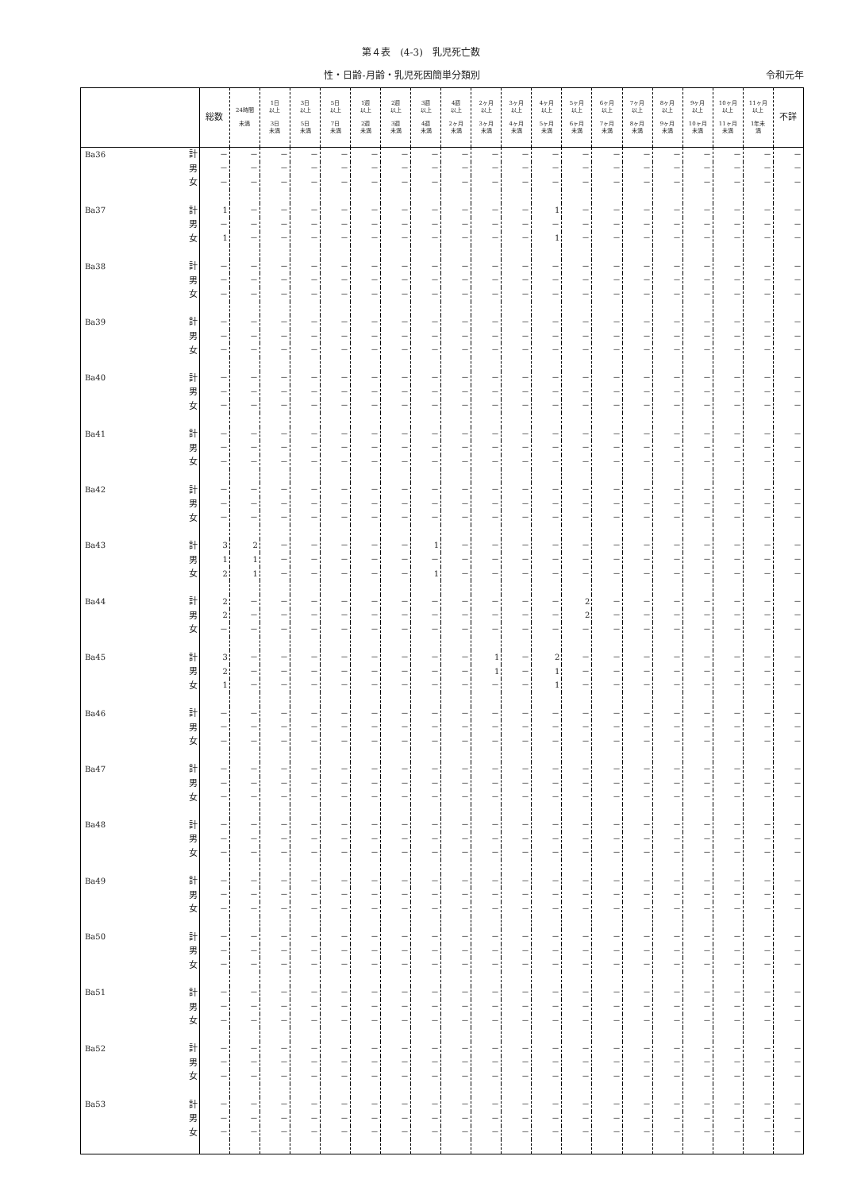第４表　(4-3)　乳児死亡数
性・日齢-月齢・乳児死因簡単分類別 令和元年
| | | 総数 | 24時間 未満 | 1日 以上 3日 未満 | 3日 以上 5日 未満 | 5日 以上 7日 未満 | 1週 以上 2週 未満 | 2週 以上 3週 未満 | 3週 以上 4週 未満 | 4週 以上 2ヶ月 未満 | 2ヶ月 以上 3ヶ月 未満 | 3ヶ月 以上 4ヶ月 未満 | 4ヶ月 以上 5ヶ月 未満 | 5ヶ月 以上 6ヶ月 未満 | 6ヶ月 以上 7ヶ月 未満 | 7ヶ月 以上 8ヶ月 未満 | 8ヶ月 以上 9ヶ月 未満 | 9ヶ月 以上 10ヶ月 未満 | 10ヶ月 以上 11ヶ月 未満 | 11ヶ月 以上 1年未 満 | 不詳 |
| --- | --- | --- | --- | --- | --- | --- | --- | --- | --- | --- | --- | --- | --- | --- | --- | --- | --- | --- | --- | --- | --- |
| Ba36 | 計 | － | － | － | － | － | － | － | － | － | － | － | － | － | － | － | － | － | － | － | － |
| | 男 | － | － | － | － | － | － | － | － | － | － | － | － | － | － | － | － | － | － | － | － |
| | 女 | － | － | － | － | － | － | － | － | － | － | － | － | － | － | － | － | － | － | － | － |
| Ba37 | 計 | 1 | － | － | － | － | － | － | － | － | － | － | 1 | － | － | － | － | － | － | － | － |
| | 男 | － | － | － | － | － | － | － | － | － | － | － | － | － | － | － | － | － | － | － | － |
| | 女 | 1 | － | － | － | － | － | － | － | － | － | － | 1 | － | － | － | － | － | － | － | － |
| Ba38 | 計 | － | － | － | － | － | － | － | － | － | － | － | － | － | － | － | － | － | － | － | － |
| | 男 | － | － | － | － | － | － | － | － | － | － | － | － | － | － | － | － | － | － | － | － |
| | 女 | － | － | － | － | － | － | － | － | － | － | － | － | － | － | － | － | － | － | － | － |
| Ba39 | 計 | － | － | － | － | － | － | － | － | － | － | － | － | － | － | － | － | － | － | － | － |
| | 男 | － | － | － | － | － | － | － | － | － | － | － | － | － | － | － | － | － | － | － | － |
| | 女 | － | － | － | － | － | － | － | － | － | － | － | － | － | － | － | － | － | － | － | － |
| Ba40 | 計 | － | － | － | － | － | － | － | － | － | － | － | － | － | － | － | － | － | － | － | － |
| | 男 | － | － | － | － | － | － | － | － | － | － | － | － | － | － | － | － | － | － | － | － |
| | 女 | － | － | － | － | － | － | － | － | － | － | － | － | － | － | － | － | － | － | － | － |
| Ba41 | 計 | － | － | － | － | － | － | － | － | － | － | － | － | － | － | － | － | － | － | － | － |
| | 男 | － | － | － | － | － | － | － | － | － | － | － | － | － | － | － | － | － | － | － | － |
| | 女 | － | － | － | － | － | － | － | － | － | － | － | － | － | － | － | － | － | － | － | － |
| Ba42 | 計 | － | － | － | － | － | － | － | － | － | － | － | － | － | － | － | － | － | － | － | － |
| | 男 | － | － | － | － | － | － | － | － | － | － | － | － | － | － | － | － | － | － | － | － |
| | 女 | － | － | － | － | － | － | － | － | － | － | － | － | － | － | － | － | － | － | － | － |
| Ba43 | 計 | 3 | 2 | － | － | － | － | － | 1 | － | － | － | － | － | － | － | － | － | － | － | － |
| | 男 | 1 | 1 | － | － | － | － | － | － | － | － | － | － | － | － | － | － | － | － | － | － |
| | 女 | 2 | 1 | － | － | － | － | － | 1 | － | － | － | － | － | － | － | － | － | － | － | － |
| Ba44 | 計 | 2 | － | － | － | － | － | － | － | － | － | － | － | 2 | － | － | － | － | － | － | － |
| | 男 | 2 | － | － | － | － | － | － | － | － | － | － | － | 2 | － | － | － | － | － | － | － |
| | 女 | － | － | － | － | － | － | － | － | － | － | － | － | － | － | － | － | － | － | － | － |
| Ba45 | 計 | 3 | － | － | － | － | － | － | － | － | 1 | － | 2 | － | － | － | － | － | － | － | － |
| | 男 | 2 | － | － | － | － | － | － | － | － | 1 | － | 1 | － | － | － | － | － | － | － | － |
| | 女 | 1 | － | － | － | － | － | － | － | － | － | － | 1 | － | － | － | － | － | － | － | － |
| Ba46 | 計 | － | － | － | － | － | － | － | － | － | － | － | － | － | － | － | － | － | － | － | － |
| | 男 | － | － | － | － | － | － | － | － | － | － | － | － | － | － | － | － | － | － | － | － |
| | 女 | － | － | － | － | － | － | － | － | － | － | － | － | － | － | － | － | － | － | － | － |
| Ba47 | 計 | － | － | － | － | － | － | － | － | － | － | － | － | － | － | － | － | － | － | － | － |
| | 男 | － | － | － | － | － | － | － | － | － | － | － | － | － | － | － | － | － | － | － | － |
| | 女 | － | － | － | － | － | － | － | － | － | － | － | － | － | － | － | － | － | － | － | － |
| Ba48 | 計 | － | － | － | － | － | － | － | － | － | － | － | － | － | － | － | － | － | － | － | － |
| | 男 | － | － | － | － | － | － | － | － | － | － | － | － | － | － | － | － | － | － | － | － |
| | 女 | － | － | － | － | － | － | － | － | － | － | － | － | － | － | － | － | － | － | － | － |
| Ba49 | 計 | － | － | － | － | － | － | － | － | － | － | － | － | － | － | － | － | － | － | － | － |
| | 男 | － | － | － | － | － | － | － | － | － | － | － | － | － | － | － | － | － | － | － | － |
| | 女 | － | － | － | － | － | － | － | － | － | － | － | － | － | － | － | － | － | － | － | － |
| Ba50 | 計 | － | － | － | － | － | － | － | － | － | － | － | － | － | － | － | － | － | － | － | － |
| | 男 | － | － | － | － | － | － | － | － | － | － | － | － | － | － | － | － | － | － | － | － |
| | 女 | － | － | － | － | － | － | － | － | － | － | － | － | － | － | － | － | － | － | － | － |
| Ba51 | 計 | － | － | － | － | － | － | － | － | － | － | － | － | － | － | － | － | － | － | － | － |
| | 男 | － | － | － | － | － | － | － | － | － | － | － | － | － | － | － | － | － | － | － | － |
| | 女 | － | － | － | － | － | － | － | － | － | － | － | － | － | － | － | － | － | － | － | － |
| Ba52 | 計 | － | － | － | － | － | － | － | － | － | － | － | － | － | － | － | － | － | － | － | － |
| | 男 | － | － | － | － | － | － | － | － | － | － | － | － | － | － | － | － | － | － | － | － |
| | 女 | － | － | － | － | － | － | － | － | － | － | － | － | － | － | － | － | － | － | － | － |
| Ba53 | 計 | － | － | － | － | － | － | － | － | － | － | － | － | － | － | － | － | － | － | － | － |
| | 男 | － | － | － | － | － | － | － | － | － | － | － | － | － | － | － | － | － | － | － | － |
| | 女 | － | － | － | － | － | － | － | － | － | － | － | － | － | － | － | － | － | － | － | － |